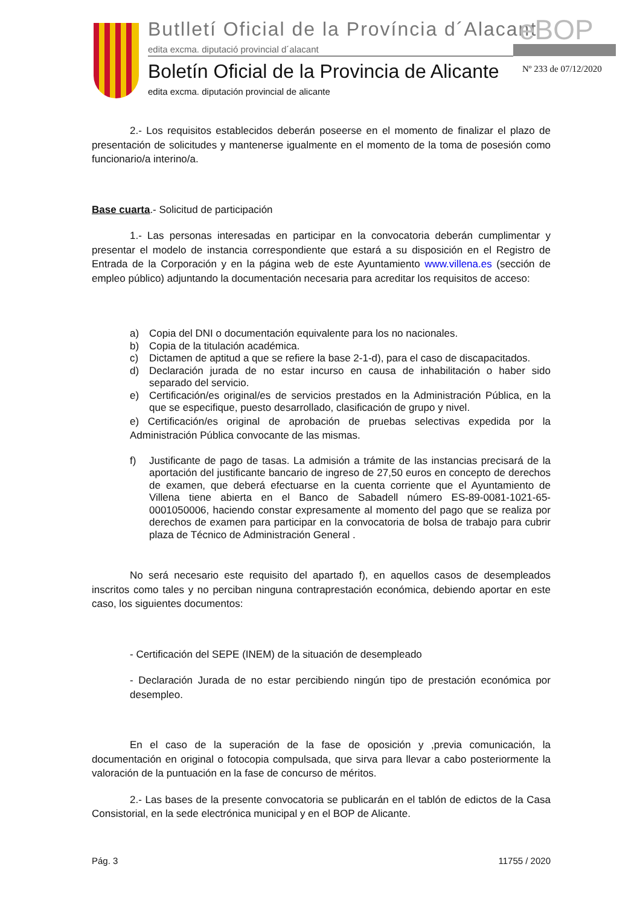Butlletí Oficial de la Província d´Alacant
eBOP
edita excma. diputació provincial d´alacant
Boletín Oficial de la Provincia de Alicante
Nº 233 de 07/12/2020
edita excma. diputación provincial de alicante
2.- Los requisitos establecidos deberán poseerse en el momento de finalizar el plazo de presentación de solicitudes y mantenerse igualmente en el momento de la toma de posesión como funcionario/a interino/a.
Base cuarta.- Solicitud de participación
1.- Las personas interesadas en participar en la convocatoria deberán cumplimentar y presentar el modelo de instancia correspondiente que estará a su disposición en el Registro de Entrada de la Corporación y en la página web de este Ayuntamiento www.villena.es (sección de empleo público) adjuntando la documentación necesaria para acreditar los requisitos de acceso:
a) Copia del DNI o documentación equivalente para los no nacionales.
b) Copia de la titulación académica.
c) Dictamen de aptitud a que se refiere la base 2-1-d), para el caso de discapacitados.
d) Declaración jurada de no estar incurso en causa de inhabilitación o haber sido separado del servicio.
e) Certificación/es original/es de servicios prestados en la Administración Pública, en la que se especifique, puesto desarrollado, clasificación de grupo y nivel.
e) Certificación/es original de aprobación de pruebas selectivas expedida por la Administración Pública convocante de las mismas.
f) Justificante de pago de tasas. La admisión a trámite de las instancias precisará de la aportación del justificante bancario de ingreso de 27,50 euros en concepto de derechos de examen, que deberá efectuarse en la cuenta corriente que el Ayuntamiento de Villena tiene abierta en el Banco de Sabadell número ES-89-0081-1021-65-0001050006, haciendo constar expresamente al momento del pago que se realiza por derechos de examen para participar en la convocatoria de bolsa de trabajo para cubrir plaza de Técnico de Administración General .
No será necesario este requisito del apartado f), en aquellos casos de desempleados inscritos como tales y no perciban ninguna contraprestación económica, debiendo aportar en este caso, los siguientes documentos:
- Certificación del SEPE (INEM) de la situación de desempleado
- Declaración Jurada de no estar percibiendo ningún tipo de prestación económica por desempleo.
En el caso de la superación de la fase de oposición y ,previa comunicación, la documentación en original o fotocopia compulsada, que sirva para llevar a cabo posteriormente la valoración de la puntuación en la fase de concurso de méritos.
2.- Las bases de la presente convocatoria se publicarán en el tablón de edictos de la Casa Consistorial, en la sede electrónica municipal y en el BOP de Alicante.
Pág. 3 11755 / 2020